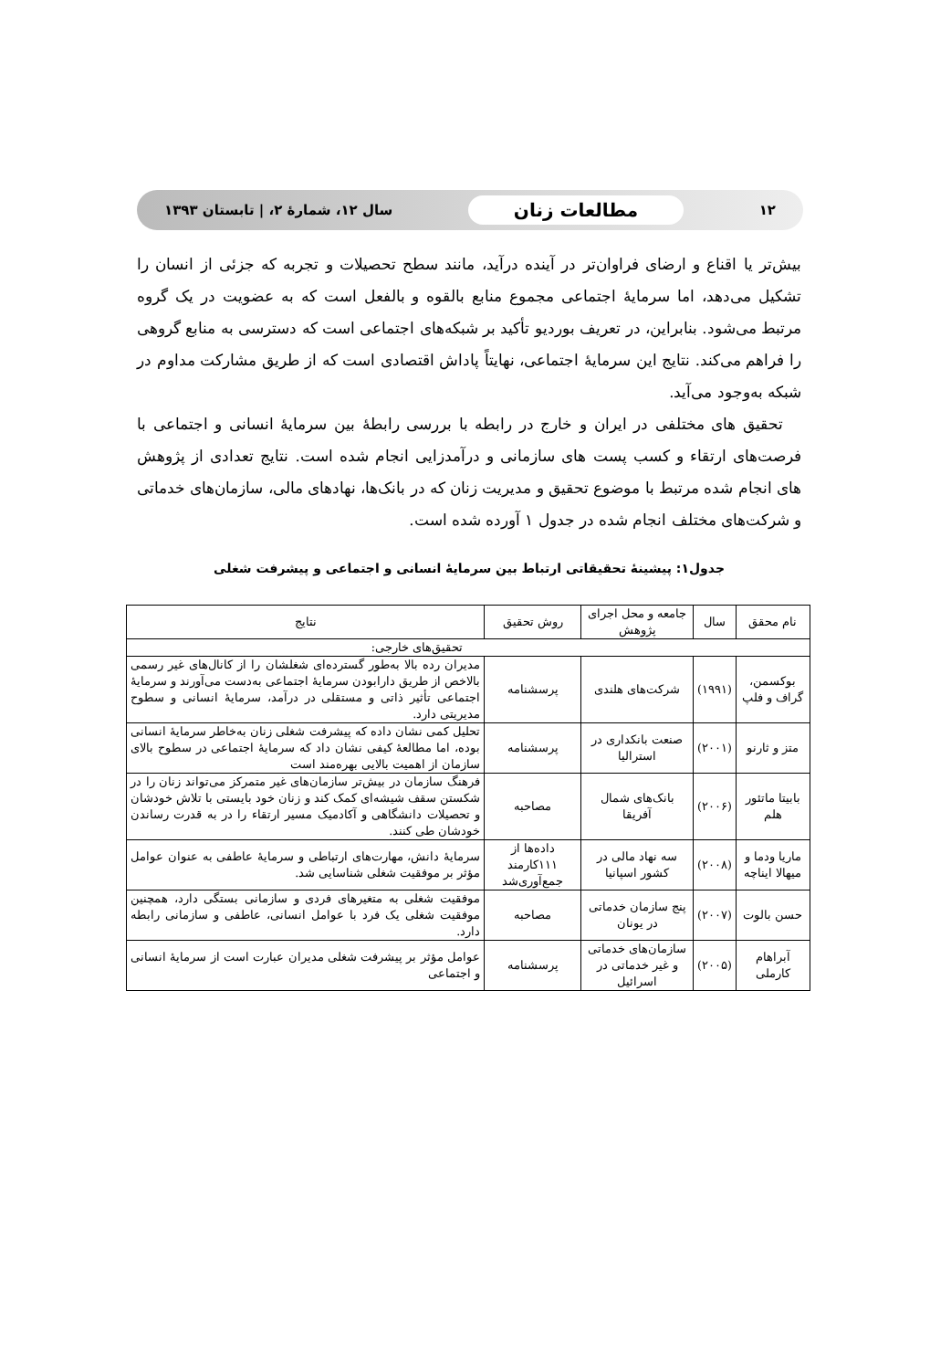۱۲ مطالعات زنان سال ۱۲، شمارهٔ ۲، | تابستان ۱۳۹۳
بیش‌تر یا اقناع و ارضای فراوان‌تر در آینده درآید، مانند سطح تحصیلات و تجربه که جزئی از انسان را تشکیل می‌دهد، اما سرمایهٔ اجتماعی مجموع منابع بالقوه و بالفعل است که به عضویت در یک گروه مرتبط می‌شود. بنابراین، در تعریف بوردیو تأکید بر شبکه‌های اجتماعی است که دسترسی به منابع گروهی را فراهم می‌کند. نتایج این سرمایهٔ اجتماعی، نهایتاً پاداش اقتصادی است که از طریق مشارکت مداوم در شبکه به‌وجود می‌آید.
تحقیق های مختلفی در ایران و خارج در رابطه با بررسی رابطهٔ بین سرمایهٔ انسانی و اجتماعی با فرصت‌های ارتقاء و کسب پست های سازمانی و درآمدزایی انجام شده است. نتایج تعدادی از پژوهش های انجام شده مرتبط با موضوع تحقیق و مدیریت زنان که در بانک‌ها، نهادهای مالی، سازمان‌های خدماتی و شرکت‌های مختلف انجام شده در جدول ۱ آورده شده است.
جدول۱: پیشینهٔ تحقیقاتی ارتباط بین سرمایهٔ انسانی و اجتماعی و پیشرفت شغلی
| نام محقق | سال | جامعه و محل اجرای پژوهش | روش تحقیق | نتایج |
| --- | --- | --- | --- | --- |
| تحقیق‌های خارجی: | | | | |
| بوکسمن، گراف و فلپ | (۱۹۹۱) | شرکت‌های هلندی | پرسشنامه | مدیران رده بالا به‌طور گسترده‌ای شغلشان را از کانال‌های غیر رسمی بالاخص از طریق دارابودن سرمایهٔ اجتماعی به‌دست می‌آورند و سرمایهٔ اجتماعی تأثیر ذاتی و مستقلی در درآمد، سرمایهٔ انسانی و سطوح مدیریتی دارد. |
| متز و ثارنو | (۲۰۰۱) | صنعت بانکداری در استرالیا | پرسشنامه | تحلیل کمی نشان داده که پیشرفت شغلی زنان به‌خاطر سرمایهٔ انسانی بوده، اما مطالعهٔ کیفی نشان داد که سرمایهٔ اجتماعی در سطوح بالای سازمان از اهمیت بالایی بهره‌مند است |
| بابیتا ماتئور هلم | (۲۰۰۶) | بانک‌های شمال آفریقا | مصاحبه | فرهنگ سازمان در بیش‌تر سازمان‌های غیر متمرکز می‌تواند زنان را در شکستن سقف شیشه‌ای کمک کند و زنان خود بایستی با تلاش خودشان و تحصیلات دانشگاهی و آکادمیک مسیر ارتقاء را در به قدرت رساندن خودشان طی کنند. |
| ماریا ودما و میهالا ایناچه | (۲۰۰۸) | سه نهاد مالی در کشور اسپانیا | داده‌ها از ۱۱۱کارمند جمع‌آوری‌شد | سرمایهٔ دانش، مهارت‌های ارتباطی و سرمایهٔ عاطفی به عنوان عوامل مؤثر بر موفقیت شغلی شناسایی شد. |
| حسن بالوت | (۲۰۰۷) | پنج سازمان خدماتی در یونان | مصاحبه | موفقیت شغلی به متغیرهای فردی و سازمانی بستگی دارد، همچنین موفقیت شغلی یک فرد با عوامل انسانی، عاطفی و سازمانی رابطه دارد. |
| آبراهام کارملی | (۲۰۰۵) | سازمان‌های خدماتی و غیر خدماتی در اسرائیل | پرسشنامه | عوامل مؤثر بر پیشرفت شغلی مدیران عبارت است از سرمایهٔ انسانی و اجتماعی |